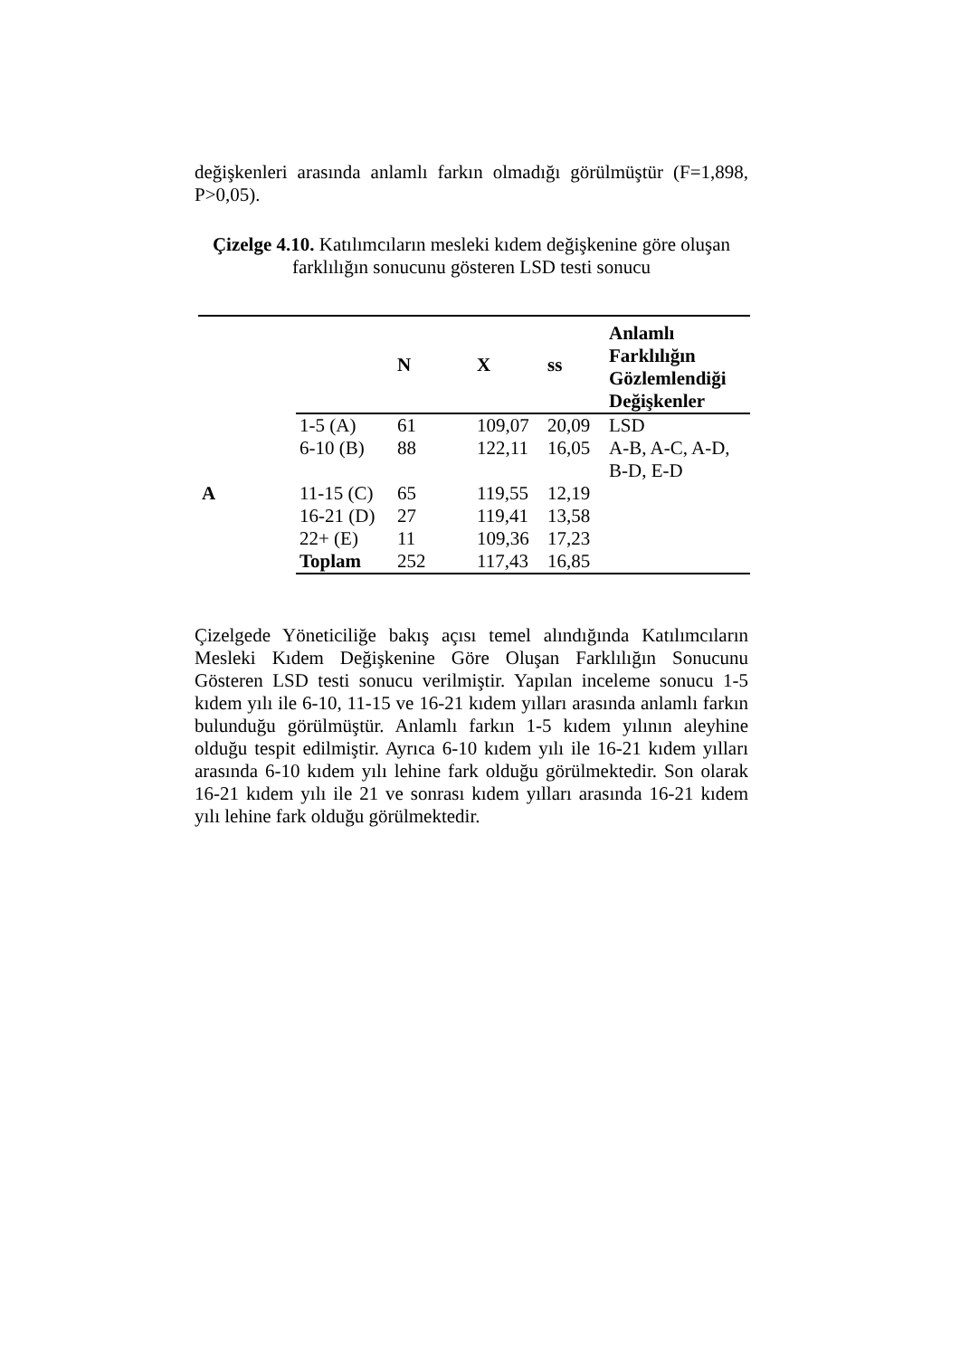değişkenleri arasında anlamlı farkın olmadığı görülmüştür (F=1,898, P>0,05).
Çizelge 4.10. Katılımcıların mesleki kıdem değişkenine göre oluşan farklılığın sonucunu gösteren LSD testi sonucu
| | | N | X | ss | Anlamlı Farklılığın Gözlemlendiği Değişkenler |
| --- | --- | --- | --- | --- | --- |
| | 1-5 (A) | 61 | 109,07 | 20,09 | LSD |
| | 6-10 (B) | 88 | 122,11 | 16,05 | A-B, A-C, A-D, B-D, E-D |
| A | 11-15 (C) | 65 | 119,55 | 12,19 | |
| | 16-21 (D) | 27 | 119,41 | 13,58 | |
| | 22+ (E) | 11 | 109,36 | 17,23 | |
| | Toplam | 252 | 117,43 | 16,85 | |
Çizelgede Yöneticiliğe bakış açısı temel alındığında Katılımcıların Mesleki Kıdem Değişkenine Göre Oluşan Farklılığın Sonucunu Gösteren LSD testi sonucu verilmiştir. Yapılan inceleme sonucu 1-5 kıdem yılı ile 6-10, 11-15 ve 16-21 kıdem yılları arasında anlamlı farkın bulunduğu görülmüştür. Anlamlı farkın 1-5 kıdem yılının aleyhine olduğu tespit edilmiştir. Ayrıca 6-10 kıdem yılı ile 16-21 kıdem yılları arasında 6-10 kıdem yılı lehine fark olduğu görülmektedir. Son olarak 16-21 kıdem yılı ile 21 ve sonrası kıdem yılları arasında 16-21 kıdem yılı lehine fark olduğu görülmektedir.